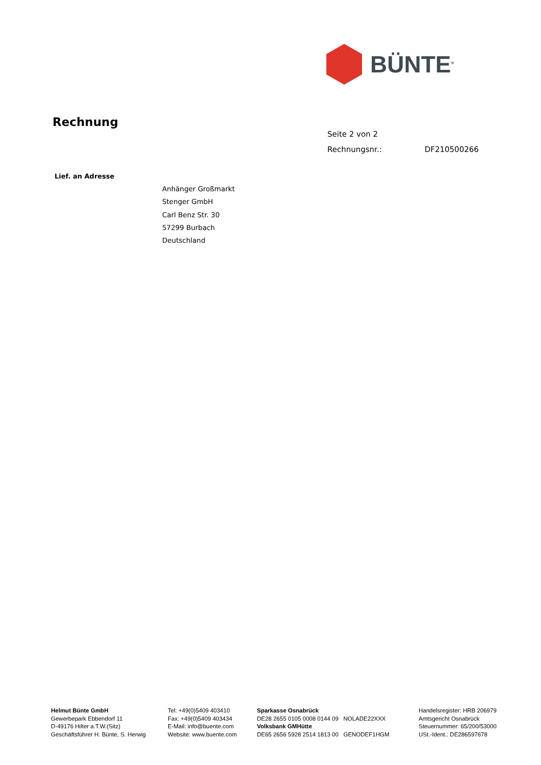BÜNTE<sup>®</sup>
Rechnung
Seite 2 von 2
Rechnungsnr.: DF210500266
Lief. an Adresse
Anhänger Großmarkt
Stenger GmbH
Carl Benz Str. 30
57299 Burbach
Deutschland
Helmut Bünte GmbH
Gewerbepark Ebbendorf 11
D-49176 Hilter a.T.W.(Sitz)
Geschäftsführer H. Bünte, S. Herwig
Tel: +49(0)5409 403410
Fax: +49(0)5409 403434
E-Mail: info@buente.com
Website: www.buente.com
Sparkasse Osnabrück
DE28 2655 0105 0008 0144 09 NOLADE22XXX
Volksbank GMHütte
DE65 2656 5928 2514 1813 00 GENODEF1HGM
Handelsregister: HRB 206979
Amtsgericht Osnabrück
Steuernummer: 65/200/53000
USt.-Ident.: DE286597678